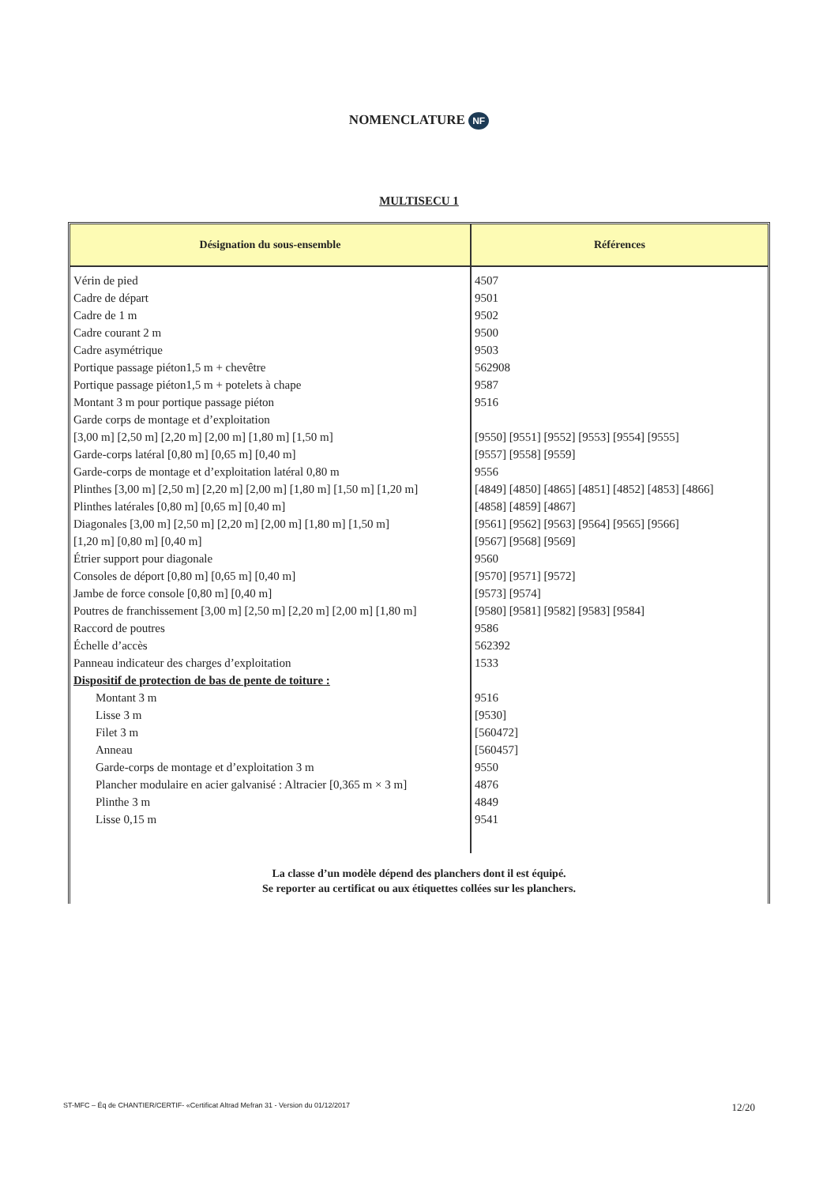NOMENCLATURE NF
MULTISECU 1
| Désignation du sous-ensemble | Références |
| --- | --- |
| Vérin de pied | 4507 |
| Cadre de départ | 9501 |
| Cadre de 1 m | 9502 |
| Cadre courant 2 m | 9500 |
| Cadre asymétrique | 9503 |
| Portique passage piéton1,5 m + chevêtre | 562908 |
| Portique passage piéton1,5 m + potelets à chape | 9587 |
| Montant 3 m pour portique passage piéton | 9516 |
| Garde corps de montage et d’exploitation | |
| [3,00 m] [2,50 m] [2,20 m] [2,00 m] [1,80 m] [1,50 m] | [9550] [9551] [9552] [9553] [9554] [9555] |
| Garde-corps latéral [0,80 m] [0,65 m] [0,40 m] | [9557] [9558] [9559] |
| Garde-corps de montage et d’exploitation latéral 0,80 m | 9556 |
| Plinthes [3,00 m] [2,50 m] [2,20 m] [2,00 m] [1,80 m] [1,50 m] [1,20 m] | [4849] [4850] [4865] [4851] [4852] [4853] [4866] |
| Plinthes latérales [0,80 m] [0,65 m] [0,40 m] | [4858] [4859] [4867] |
| Diagonales [3,00 m] [2,50 m] [2,20 m] [2,00 m] [1,80 m] [1,50 m] | [9561] [9562] [9563] [9564] [9565] [9566] |
| [1,20 m] [0,80 m] [0,40 m] | [9567] [9568] [9569] |
| Étrier support pour diagonale | 9560 |
| Consoles de déport [0,80 m] [0,65 m] [0,40 m] | [9570] [9571] [9572] |
| Jambe de force console [0,80 m] [0,40 m] | [9573] [9574] |
| Poutres de franchissement [3,00 m] [2,50 m] [2,20 m] [2,00 m] [1,80 m] | [9580] [9581] [9582] [9583] [9584] |
| Raccord de poutres | 9586 |
| Échelle d’accès | 562392 |
| Panneau indicateur des charges d’exploitation | 1533 |
| Dispositif de protection de bas de pente de toiture : | |
| Montant 3 m | 9516 |
| Lisse 3 m | [9530] |
| Filet 3 m | [560472] |
| Anneau | [560457] |
| Garde-corps de montage et d’exploitation 3 m | 9550 |
| Plancher modulaire en acier galvanisé : Altracier [0,365 m × 3 m] | 4876 |
| Plinthe 3 m | 4849 |
| Lisse 0,15 m | 9541 |
La classe d’un modèle dépend des planchers dont il est équipé.
Se reporter au certificat ou aux étiquettes collées sur les planchers.
ST-MFC – Éq de CHANTIER/CERTIF- «Certificat Altrad Mefran 31 - Version du 01/12/2017 12/20